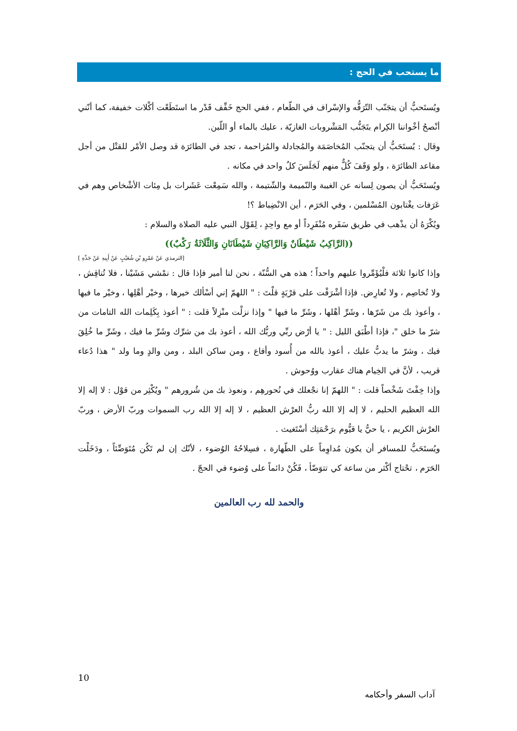ما يستحب في الحج :
ويُستَحبُّ أن يتجَنّب التّرَفُّه والإسْراف في الطّعام ، ففي الحج خَفِّف قَدْر ما استَطَعْت أكْلات خفيفة، كما أنّني أنْصحُ أخْواننا الكِرام بتَجَنُّب المَشْروبات الغازيّة ، عليك بالماء أو اللّبن.
وقال : يُستَحَبُّ أن يتجنّب المُخاصَمَة والمُجادلة والمُزاحمة ، تجد في الطائرَة قد وصل الأمْر للقتْل من أجل مقاعد الطائرَة ، ولو وَقَفَ كُلٌّ منهم لَجَلَسَ كلٌ واحد في مكانه .
ويُستَحَبُّ أن يصون لِسانه عن الغيبة والنّميمة والشّتيمة ، والله سَمِعْت عَشَرات بل مِئات الأشْخاص وهم في عَرَفات يغْتابون المُسْلمين ، وفي الحَرَم ، أين الانْضِباط ؟!
ويُكْرَهُ أن يذْهب في طريق سَفَره مُنْفَرِداً أو مع واحِدٍ ، لِقَوْل النبي عليه الصلاة والسلام :
((الرَّاكِبُ شَيْطَانٌ وَالرَّاكِبَانِ شَيْطَانَانِ وَالثَّلَاثَةُ رَكْبٌ))
[الترمذي عَنْ عَمْرِو بْنِ شُعَيْبٍ عَنْ أَبِيهِ عَنْ جَدِّهِ ]
وإذا كانوا ثلاثة فلْيُؤَمِّروا عليهم واحداً ؛ هذه هي السُّنّة ، نحن لنا أمير فإذا قال : نمْشي مَشَيْنا ، فلا تُناقِش ، ولا تُخاصِم ، ولا تُعارِض. فإذا أشْرَفْت على قرْيَةٍ قلْتَ : " اللهمّ إني أسْألك خيرها ، وخيْر أهْلِها ، وخيْر ما فيها ، وأعوذ بك من شَرّها ، وشَرِّ أهْلها ، وشَرِّ ما فيها " وإذا نزلْت منْزِلاً قلت : " أعوذ بِكَلِمات الله التامات من شرّ ما خلق "، فإذا أطْبَق الليل : " يا أرْض ربِّي وربُّك الله ، أعوذ بك من شرِّك وشَرِّ ما فيك ، وشَرِّ ما خُلِقَ فيك ، وشرّ ما يدبُّ عليك ، أعوذ بالله من أُسود وأفاع ، ومن ساكن البلد ، ومن والدٍ وما ولد " هذا دُعاء قريب ، لأنَّ في الخِيام هناك عقارب ووُحوش .
وإذا خِفْتَ شَخْصاً قلت : " اللهمّ إنا نجْعلك في نُحورهِم ، ونعوذ بك من شُرورهم " ويُكْثِر من قوْل : لا إله إلا الله العظيم الحليم ، لا إله إلا الله ربُّ العرْش العظيم ، لا إله إلا الله رب السموات وربّ الأرض ، وربّ العرْش الكريم ، يا حيُّ يا قيُّوم برَحْمَتِك أسْتَغيث .
ويُستَحَبُّ للمسافر أن يكون مُداوِماً على الطّهارة ، فسِلاحُهُ الوُضوء ، لأنّك إن لم تَكُن مُتَوَضِّئاً ، ودَخَلْت الحَرَم ، تحْتاج أكْثر من ساعة كي تتوَضّأ ، فَكُنْ دائماً على وُضوء في الحجّ .
والحمد لله رب العالمين
10
آداب السفر وأحكامه